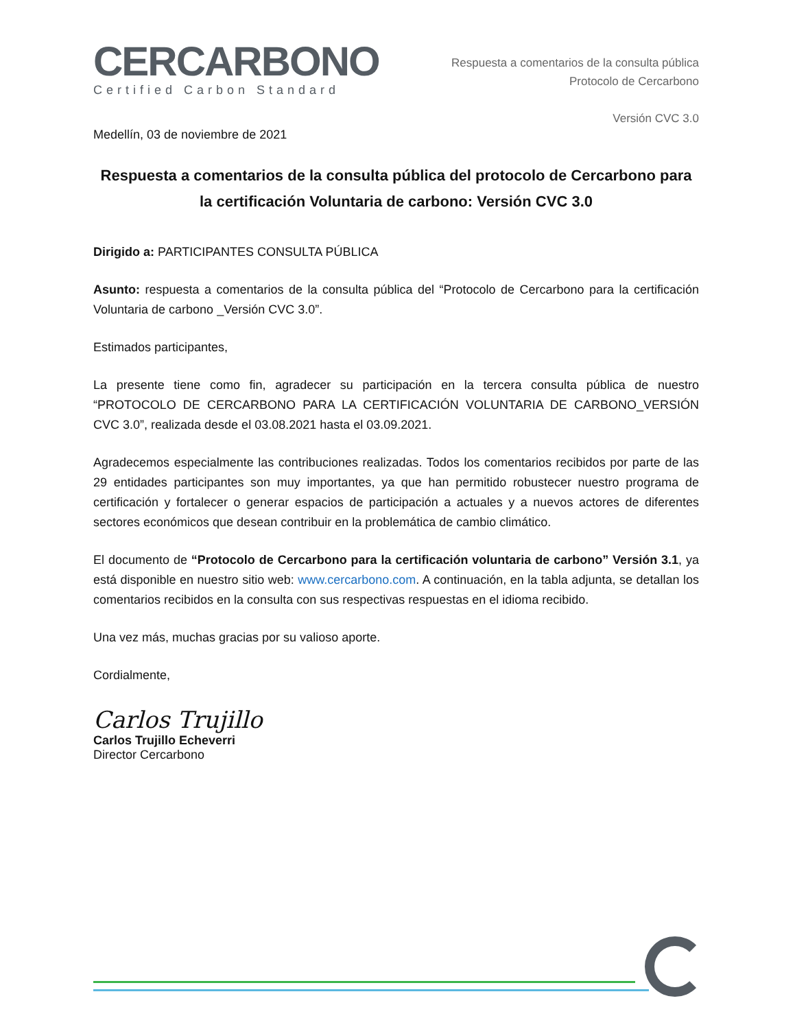CERCARBONO
Certified Carbon Standard
Respuesta a comentarios de la consulta pública
Protocolo de Cercarbono
Versión CVC 3.0
Medellín, 03 de noviembre de 2021
Respuesta a comentarios de la consulta pública del protocolo de Cercarbono para la certificación Voluntaria de carbono: Versión CVC 3.0
Dirigido a: PARTICIPANTES CONSULTA PÚBLICA
Asunto: respuesta a comentarios de la consulta pública del “Protocolo de Cercarbono para la certificación Voluntaria de carbono _Versión CVC 3.0”.
Estimados participantes,
La presente tiene como fin, agradecer su participación en la tercera consulta pública de nuestro “PROTOCOLO DE CERCARBONO PARA LA CERTIFICACIÓN VOLUNTARIA DE CARBONO_VERSIÓN CVC 3.0”, realizada desde el 03.08.2021 hasta el 03.09.2021.
Agradecemos especialmente las contribuciones realizadas. Todos los comentarios recibidos por parte de las 29 entidades participantes son muy importantes, ya que han permitido robustecer nuestro programa de certificación y fortalecer o generar espacios de participación a actuales y a nuevos actores de diferentes sectores económicos que desean contribuir en la problemática de cambio climático.
El documento de “Protocolo de Cercarbono para la certificación voluntaria de carbono” Versión 3.1, ya está disponible en nuestro sitio web: www.cercarbono.com. A continuación, en la tabla adjunta, se detallan los comentarios recibidos en la consulta con sus respectivas respuestas en el idioma recibido.
Una vez más, muchas gracias por su valioso aporte.
Cordialmente,
Carlos Trujillo
Carlos Trujillo Echeverri
Director Cercarbono